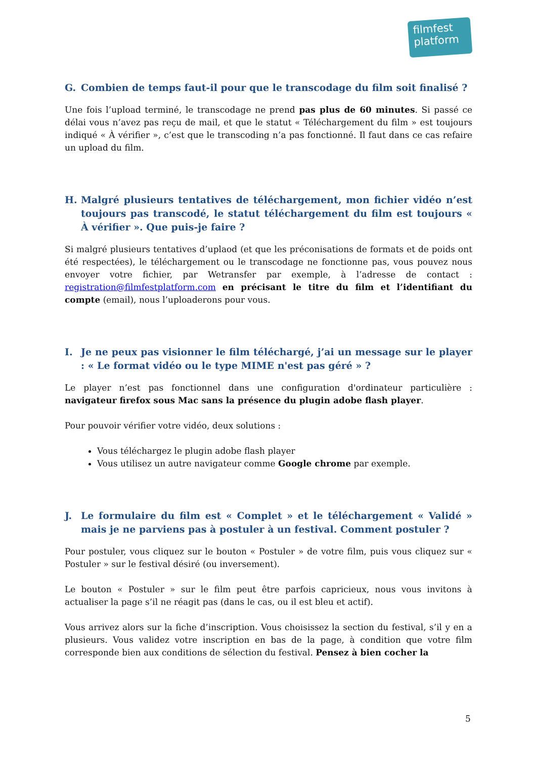filmfest
platform
G. Combien de temps faut-il pour que le transcodage du film soit finalisé ?
Une fois l’upload terminé, le transcodage ne prend pas plus de 60 minutes. Si passé ce délai vous n’avez pas reçu de mail, et que le statut « Téléchargement du film » est toujours indiqué « À vérifier », c’est que le transcoding n’a pas fonctionné. Il faut dans ce cas refaire un upload du film.
H. Malgré plusieurs tentatives de téléchargement, mon fichier vidéo n’est toujours pas transcodé, le statut téléchargement du film est toujours « À vérifier ». Que puis-je faire ?
Si malgré plusieurs tentatives d’uplaod (et que les préconisations de formats et de poids ont été respectées), le téléchargement ou le transcodage ne fonctionne pas, vous pouvez nous envoyer votre fichier, par Wetransfer par exemple, à l’adresse de contact : registration@filmfestplatform.com en précisant le titre du film et l’identifiant du compte (email), nous l’uploaderons pour vous.
I. Je ne peux pas visionner le film téléchargé, j’ai un message sur le player : « Le format vidéo ou le type MIME n'est pas géré » ?
Le player n’est pas fonctionnel dans une configuration d'ordinateur particulière : navigateur firefox sous Mac sans la présence du plugin adobe flash player.
Pour pouvoir vérifier votre vidéo, deux solutions :
Vous téléchargez le plugin adobe flash player
Vous utilisez un autre navigateur comme Google chrome par exemple.
J. Le formulaire du film est « Complet » et le téléchargement « Validé » mais je ne parviens pas à postuler à un festival. Comment postuler ?
Pour postuler, vous cliquez sur le bouton « Postuler » de votre film, puis vous cliquez sur « Postuler » sur le festival désiré (ou inversement).
Le bouton « Postuler » sur le film peut être parfois capricieux, nous vous invitons à actualiser la page s’il ne réagit pas (dans le cas, ou il est bleu et actif).
Vous arrivez alors sur la fiche d’inscription. Vous choisissez la section du festival, s’il y en a plusieurs. Vous validez votre inscription en bas de la page, à condition que votre film corresponde bien aux conditions de sélection du festival. Pensez à bien cocher la
5